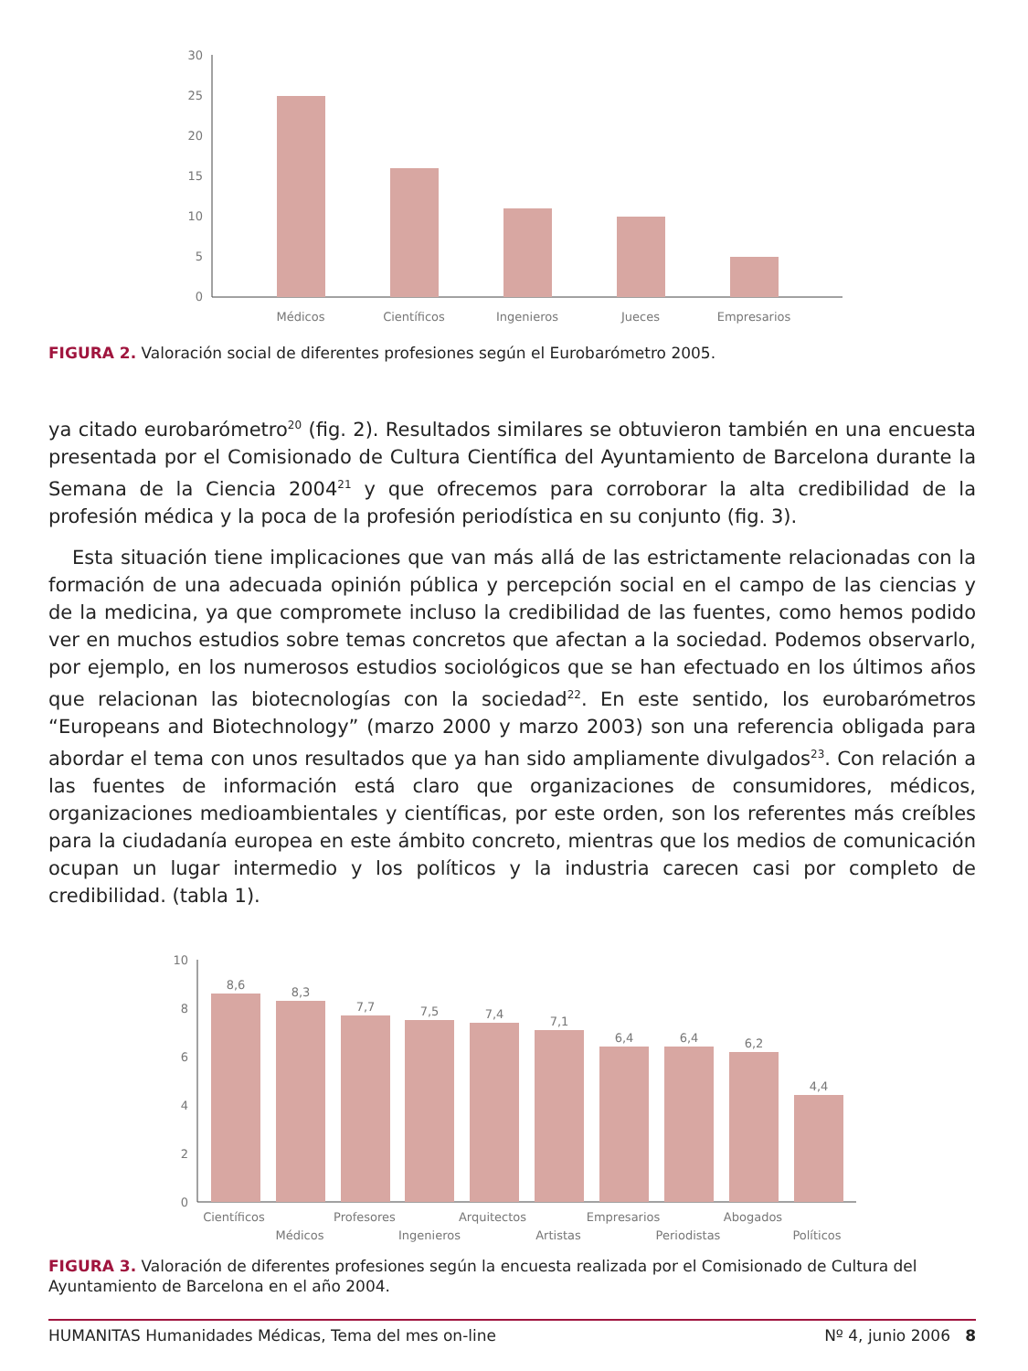30
25
20
15
10
5
0
Médicos
Científicos
Ingenieros
Jueces
Empresarios
FIGURA 2. Valoración social de diferentes profesiones según el Eurobarómetro 2005.
ya citado eurobarómetro<sup>20</sup> (fig. 2). Resultados similares se obtuvieron también en una encuesta presentada por el Comisionado de Cultura Científica del Ayuntamiento de Barcelona durante la Semana de la Ciencia 2004<sup>21</sup> y que ofrecemos para corroborar la alta credibilidad de la profesión médica y la poca de la profesión periodística en su conjunto (fig. 3).
Esta situación tiene implicaciones que van más allá de las estrictamente relacionadas con la formación de una adecuada opinión pública y percepción social en el campo de las ciencias y de la medicina, ya que compromete incluso la credibilidad de las fuentes, como hemos podido ver en muchos estudios sobre temas concretos que afectan a la sociedad. Podemos observarlo, por ejemplo, en los numerosos estudios sociológicos que se han efectuado en los últimos años que relacionan las biotecnologías con la sociedad<sup>22</sup>. En este sentido, los eurobarómetros “Europeans and Biotechnology” (marzo 2000 y marzo 2003) son una referencia obligada para abordar el tema con unos resultados que ya han sido ampliamente divulgados<sup>23</sup>. Con relación a las fuentes de información está claro que organizaciones de consumidores, médicos, organizaciones medioambientales y científicas, por este orden, son los referentes más creíbles para la ciudadanía europea en este ámbito concreto, mientras que los medios de comunicación ocupan un lugar intermedio y los políticos y la industria carecen casi por completo de credibilidad. (tabla 1).
10
8
6
4
2
0
8,6
8,3
7,7
7,5
7,4
7,1
6,4
6,4
6,2
4,4
Científicos
Profesores
Arquitectos
Empresarios
Abogados
Médicos
Ingenieros
Artistas
Periodistas
Políticos
FIGURA 3. Valoración de diferentes profesiones según la encuesta realizada por el Comisionado de Cultura del Ayuntamiento de Barcelona en el año 2004.
HUMANITAS Humanidades Médicas, Tema del mes on-line Nº 4, junio 2006 8